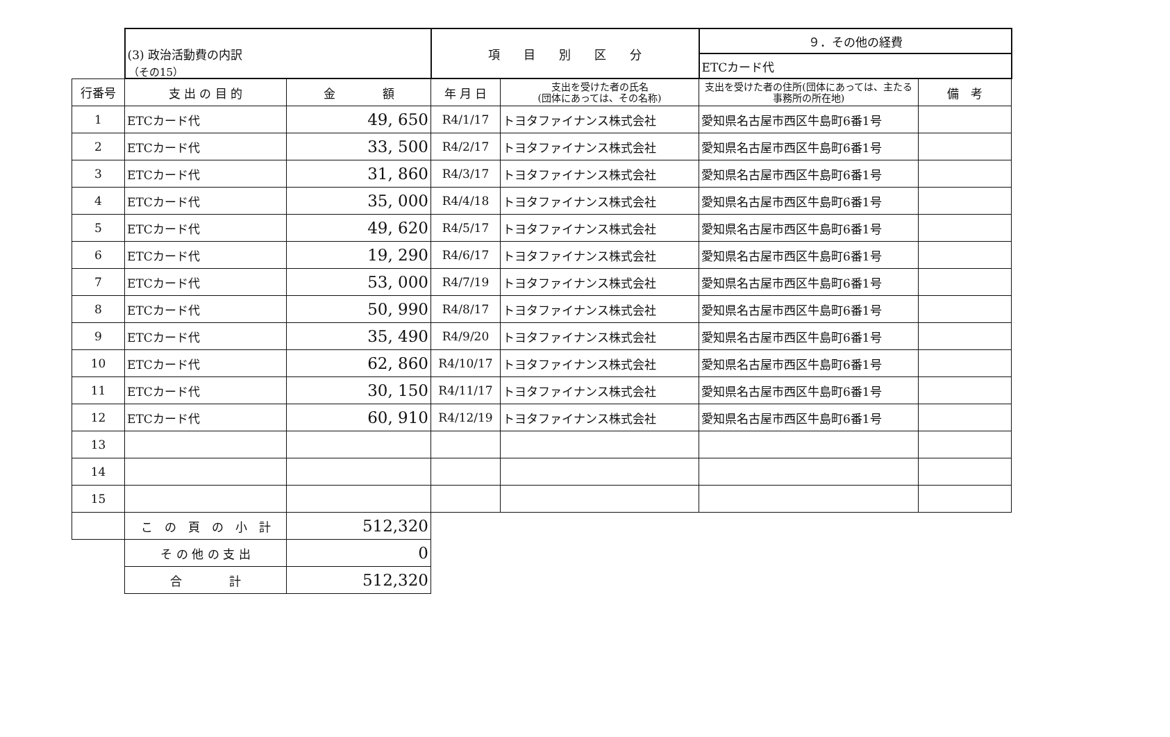（その15）
| | (3) 政治活動費の内訳 | | 項 目 別 区 分 | | ９．その他の経費 | |
| | | | | | ETCカード代 | |
| 行番号 | 支 出 の 目 的 | 金 額 | 年 月 日 | 支出を受けた者の氏名 (団体にあっては、その名称) | 支出を受けた者の住所(団体にあっては、主たる事務所の所在地) | 備 考 |
| 1 | ETCカード代 | 49, 650 | R4/1/17 | トヨタファイナンス株式会社 | 愛知県名古屋市西区牛島町6番1号 | |
| 2 | ETCカード代 | 33, 500 | R4/2/17 | トヨタファイナンス株式会社 | 愛知県名古屋市西区牛島町6番1号 | |
| 3 | ETCカード代 | 31, 860 | R4/3/17 | トヨタファイナンス株式会社 | 愛知県名古屋市西区牛島町6番1号 | |
| 4 | ETCカード代 | 35, 000 | R4/4/18 | トヨタファイナンス株式会社 | 愛知県名古屋市西区牛島町6番1号 | |
| 5 | ETCカード代 | 49, 620 | R4/5/17 | トヨタファイナンス株式会社 | 愛知県名古屋市西区牛島町6番1号 | |
| 6 | ETCカード代 | 19, 290 | R4/6/17 | トヨタファイナンス株式会社 | 愛知県名古屋市西区牛島町6番1号 | |
| 7 | ETCカード代 | 53, 000 | R4/7/19 | トヨタファイナンス株式会社 | 愛知県名古屋市西区牛島町6番1号 | |
| 8 | ETCカード代 | 50, 990 | R4/8/17 | トヨタファイナンス株式会社 | 愛知県名古屋市西区牛島町6番1号 | |
| 9 | ETCカード代 | 35, 490 | R4/9/20 | トヨタファイナンス株式会社 | 愛知県名古屋市西区牛島町6番1号 | |
| 10 | ETCカード代 | 62, 860 | R4/10/17 | トヨタファイナンス株式会社 | 愛知県名古屋市西区牛島町6番1号 | |
| 11 | ETCカード代 | 30, 150 | R4/11/17 | トヨタファイナンス株式会社 | 愛知県名古屋市西区牛島町6番1号 | |
| 12 | ETCカード代 | 60, 910 | R4/12/19 | トヨタファイナンス株式会社 | 愛知県名古屋市西区牛島町6番1号 | |
| 13 | | | | | | |
| 14 | | | | | | |
| 15 | | | | | | |
| | こ の 頁 の 小 計 | 512,320 | | | | |
| | そ の 他 の 支 出 | 0 | | | | |
| | 合 計 | 512,320 | | | | |